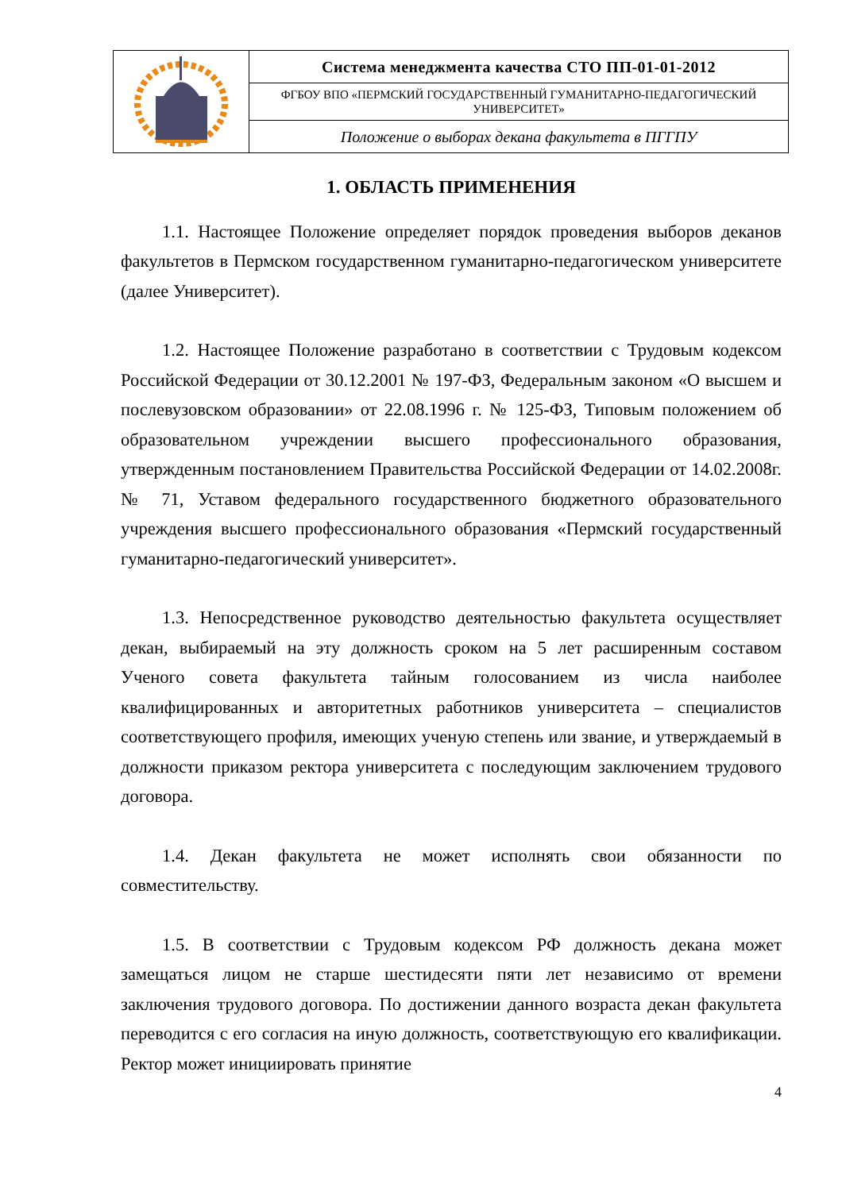| | Система менеджмента качества СТО ПП-01-01-2012 |
| | ФГБОУ ВПО «ПЕРМСКИЙ ГОСУДАРСТВЕННЫЙ ГУМАНИТАРНО-ПЕДАГОГИЧЕСКИЙ УНИВЕРСИТЕТ» |
| | Положение о выборах декана факультета в ПГГПУ |
1. ОБЛАСТЬ ПРИМЕНЕНИЯ
1.1. Настоящее Положение определяет порядок проведения выборов деканов факультетов в Пермском государственном гуманитарно-педагогическом университете (далее Университет).
1.2. Настоящее Положение разработано в соответствии с Трудовым кодексом Российской Федерации от 30.12.2001 № 197-ФЗ, Федеральным законом «О высшем и послевузовском образовании» от 22.08.1996 г. № 125-ФЗ, Типовым положением об образовательном учреждении высшего профессионального образования, утвержденным постановлением Правительства Российской Федерации от 14.02.2008г. № 71, Уставом федерального государственного бюджетного образовательного учреждения высшего профессионального образования «Пермский государственный гуманитарно-педагогический университет».
1.3. Непосредственное руководство деятельностью факультета осуществляет декан, выбираемый на эту должность сроком на 5 лет расширенным составом Ученого совета факультета тайным голосованием из числа наиболее квалифицированных и авторитетных работников университета – специалистов соответствующего профиля, имеющих ученую степень или звание, и утверждаемый в должности приказом ректора университета с последующим заключением трудового договора.
1.4. Декан факультета не может исполнять свои обязанности по совместительству.
1.5. В соответствии с Трудовым кодексом РФ должность декана может замещаться лицом не старше шестидесяти пяти лет независимо от времени заключения трудового договора. По достижении данного возраста декан факультета переводится с его согласия на иную должность, соответствующую его квалификации. Ректор может инициировать принятие
4